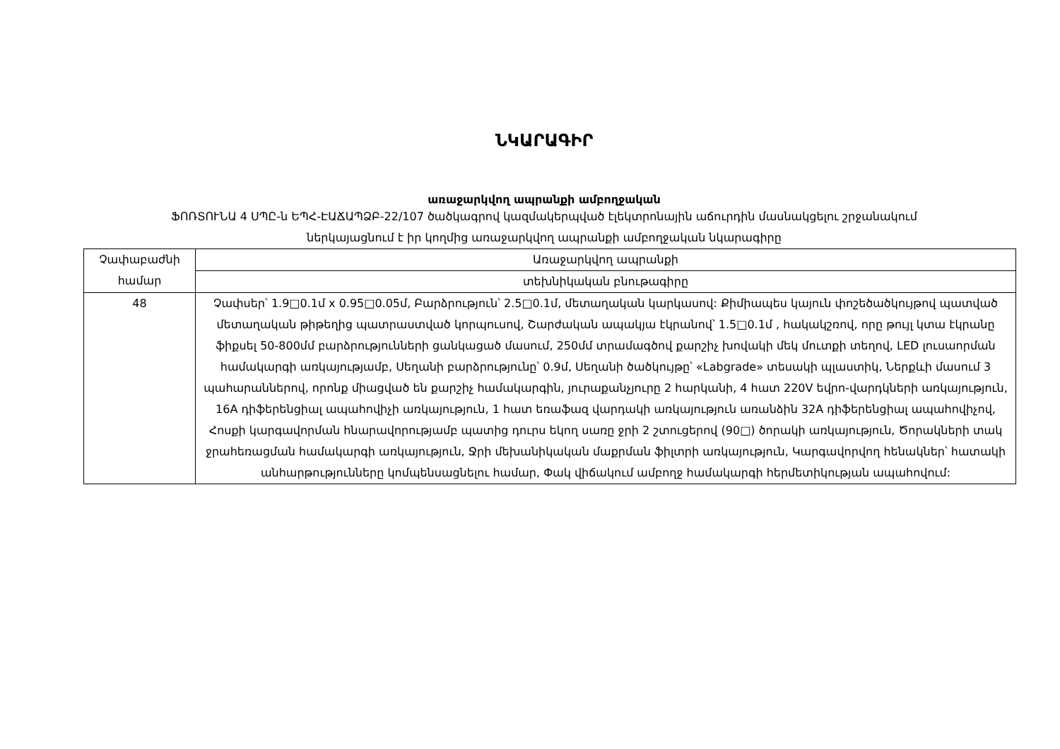ՆԿԱՐԱԳԻՐ
առաջարկվող ապրանքի ամբողջական
ՖՈՌՏՈՒՆԱ 4 ՍՊԸ-ն ԵՊՀ-ԷԱՃԱՊՁԲ-22/107 ծածկագրով կազմակերպված էլեկտրոնային աճուրդին մասնակցելու շրջանակում
ներկայացնում է իր կողմից առաջարկվող ապրանքի ամբողջական նկարագիրը
| Չափաբաժնի համար | Առաջարկվող ապրանքի |
| | տեխնիկական բնութագիրը |
| 48 | Չափսեր՝ 1.9□0.1մ x 0.95□0.05մ, Բարձրություն՝ 2.5□0.1մ, մետաղական կարկասով: Քիմիապես կայուն փոշեծածկույթով պատված մետաղական թիթեղից պատրաստված կորպուսով, Շարժական ապակյա էկրանով՝ 1.5□0.1մ , հակակշռով, որը թույլ կտա էկրանը ֆիքսել 50-800մմ բարձրությունների ցանկացած մասում, 250մմ տրամագծով քարշիչ խովակի մեկ մուտքի տեղով, LED լուսաորման համակարգի առկայությամբ, Սեղանի բարձրությունը՝ 0.9մ, Սեղանի ծածկույթը՝ «Labgrade» տեսակի պլաստիկ, Ներքևի մասում 3 պահարաններով, որոնք միացված են քարշիչ համակարգին, յուրաքանչյուրը 2 հարկանի, 4 հատ 220V եվրո-վարդկների առկայություն, 16A դիֆերենցիալ ապահովիչի առկայություն, 1 հատ եռաֆազ վարդակի առկայություն առանձին 32A դիֆերենցիալ ապահովիչով, Հոսքի կարգավորման հնարավորությամբ պատից դուրս եկող սառը ջրի 2 շտուցերով (90□) ծորակի առկայություն, Ծորակների տակ ջրահեռացման համակարգի առկայություն, Ջրի մեխանիկական մաքրման ֆիլտրի առկայություն, Կարգավորվող հենակներ՝ հատակի անհարթությունները կոմպենսացնելու համար, Փակ վիճակում ամբողջ համակարգի հերմետիկության ապահովում: |